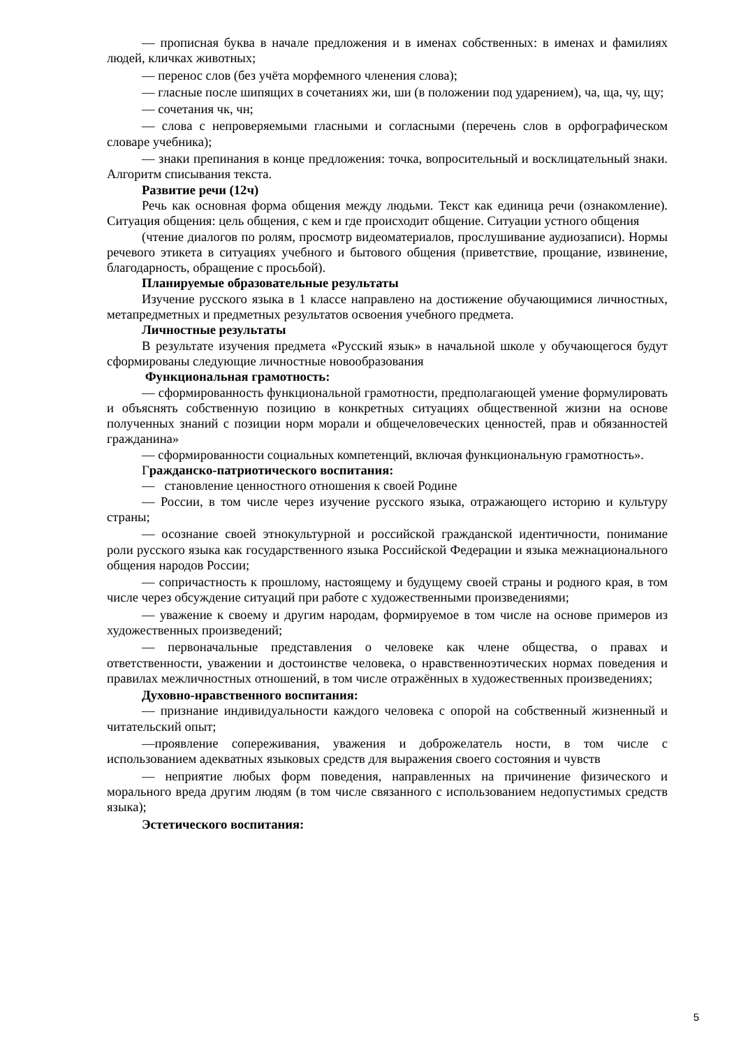— прописная буква в начале предложения и в именах собственных: в именах и фамилиях людей, кличках животных;
— перенос слов (без учёта морфемного членения слова);
— гласные после шипящих в сочетаниях жи, ши (в положении под ударением), ча, ща, чу, щу;
— сочетания чк, чн;
— слова с непроверяемыми гласными и согласными (перечень слов в орфографическом словаре учебника);
— знаки препинания в конце предложения: точка, вопросительный и восклицательный знаки. Алгоритм списывания текста.
Развитие речи (12ч)
Речь как основная форма общения между людьми. Текст как единица речи (ознакомление). Ситуация общения: цель общения, с кем и где происходит общение. Ситуации устного общения
(чтение диалогов по ролям, просмотр видеоматериалов, прослушивание аудиозаписи). Нормы речевого этикета в ситуациях учебного и бытового общения (приветствие, прощание, извинение, благодарность, обращение с просьбой).
Планируемые образовательные результаты
Изучение русского языка в 1 классе направлено на достижение обучающимися личностных, метапредметных и предметных результатов освоения учебного предмета.
Личностные результаты
В результате изучения предмета «Русский язык» в начальной школе у обучающегося будут сформированы следующие личностные новообразования
Функциональная грамотность:
— сформированность функциональной грамотности, предполагающей умение формулировать и объяснять собственную позицию в конкретных ситуациях общественной жизни на основе полученных знаний с позиции норм морали и общечеловеческих ценностей, прав и обязанностей гражданина»
— сформированности социальных компетенций, включая функциональную грамотность».
Гражданско-патриотического воспитания:
— становление ценностного отношения к своей Родине
— России, в том числе через изучение русского языка, отражающего историю и культуру страны;
— осознание своей этнокультурной и российской гражданской идентичности, понимание роли русского языка как государственного языка Российской Федерации и языка межнационального общения народов России;
— сопричастность к прошлому, настоящему и будущему своей страны и родного края, в том числе через обсуждение ситуаций при работе с художественными произведениями;
— уважение к своему и другим народам, формируемое в том числе на основе примеров из художественных произведений;
— первоначальные представления о человеке как члене общества, о правах и ответственности, уважении и достоинстве человека, о нравственноэтических нормах поведения и правилах межличностных отношений, в том числе отражённых в художественных произведениях;
Духовно-нравственного воспитания:
— признание индивидуальности каждого человека с опорой на собственный жизненный и читательский опыт;
—проявление сопереживания, уважения и доброжелатель ности, в том числе с использованием адекватных языковых средств для выражения своего состояния и чувств
— неприятие любых форм поведения, направленных на причинение физического и морального вреда другим людям (в том числе связанного с использованием недопустимых средств языка);
Эстетического воспитания:
5